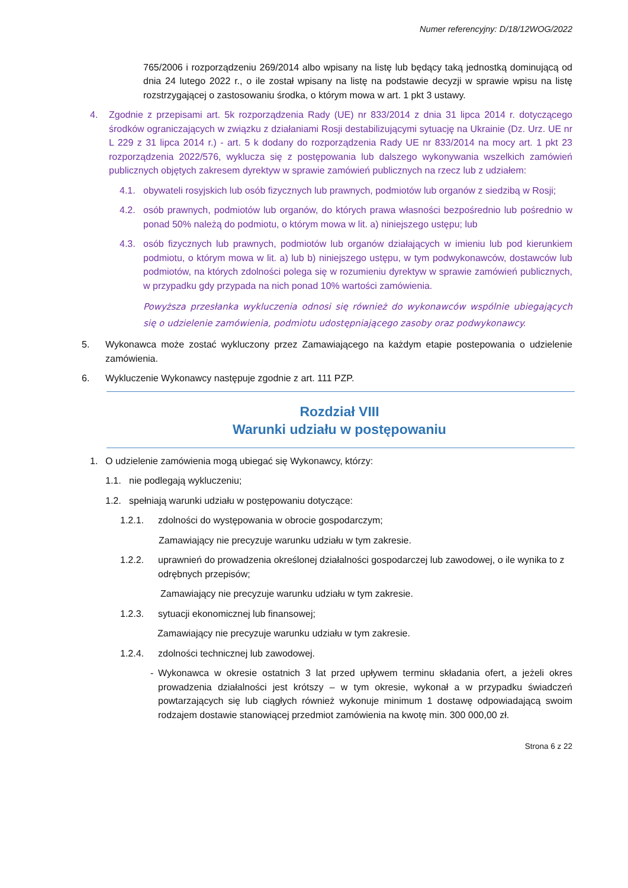Numer referencyjny: D/18/12WOG/2022
765/2006 i rozporządzeniu 269/2014 albo wpisany na listę lub będący taką jednostką dominującą od dnia 24 lutego 2022 r., o ile został wpisany na listę na podstawie decyzji w sprawie wpisu na listę rozstrzygającej o zastosowaniu środka, o którym mowa w art. 1 pkt 3 ustawy.
4. Zgodnie z przepisami art. 5k rozporządzenia Rady (UE) nr 833/2014 z dnia 31 lipca 2014 r. dotyczącego środków ograniczających w związku z działaniami Rosji destabilizującymi sytuację na Ukrainie (Dz. Urz. UE nr L 229 z 31 lipca 2014 r.) - art. 5 k dodany do rozporządzenia Rady UE nr 833/2014 na mocy art. 1 pkt 23 rozporządzenia 2022/576, wyklucza się z postępowania lub dalszego wykonywania wszelkich zamówień publicznych objętych zakresem dyrektyw w sprawie zamówień publicznych na rzecz lub z udziałem:
4.1. obywateli rosyjskich lub osób fizycznych lub prawnych, podmiotów lub organów z siedzibą w Rosji;
4.2. osób prawnych, podmiotów lub organów, do których prawa własności bezpośrednio lub pośrednio w ponad 50% należą do podmiotu, o którym mowa w lit. a) niniejszego ustępu; lub
4.3. osób fizycznych lub prawnych, podmiotów lub organów działających w imieniu lub pod kierunkiem podmiotu, o którym mowa w lit. a) lub b) niniejszego ustępu, w tym podwykonawców, dostawców lub podmiotów, na których zdolności polega się w rozumieniu dyrektyw w sprawie zamówień publicznych, w przypadku gdy przypada na nich ponad 10% wartości zamówienia.
Powyższa przesłanka wykluczenia odnosi się również do wykonawców wspólnie ubiegających się o udzielenie zamówienia, podmiotu udostępniającego zasoby oraz podwykonawcy.
5. Wykonawca może zostać wykluczony przez Zamawiającego na każdym etapie postepowania o udzielenie zamówienia.
6. Wykluczenie Wykonawcy następuje zgodnie z art. 111 PZP.
Rozdział VIII
Warunki udziału w postępowaniu
1. O udzielenie zamówienia mogą ubiegać się Wykonawcy, którzy:
1.1. nie podlegają wykluczeniu;
1.2. spełniają warunki udziału w postępowaniu dotyczące:
1.2.1. zdolności do występowania w obrocie gospodarczym;
Zamawiający nie precyzuje warunku udziału w tym zakresie.
1.2.2. uprawnień do prowadzenia określonej działalności gospodarczej lub zawodowej, o ile wynika to z odrębnych przepisów;
Zamawiający nie precyzuje warunku udziału w tym zakresie.
1.2.3. sytuacji ekonomicznej lub finansowej;
Zamawiający nie precyzuje warunku udziału w tym zakresie.
1.2.4. zdolności technicznej lub zawodowej.
- Wykonawca w okresie ostatnich 3 lat przed upływem terminu składania ofert, a jeżeli okres prowadzenia działalności jest krótszy – w tym okresie, wykonał a w przypadku świadczeń powtarzających się lub ciągłych również wykonuje minimum 1 dostawę odpowiadającą swoim rodzajem dostawie stanowiącej przedmiot zamówienia na kwotę min. 300 000,00 zł.
Strona 6 z 22